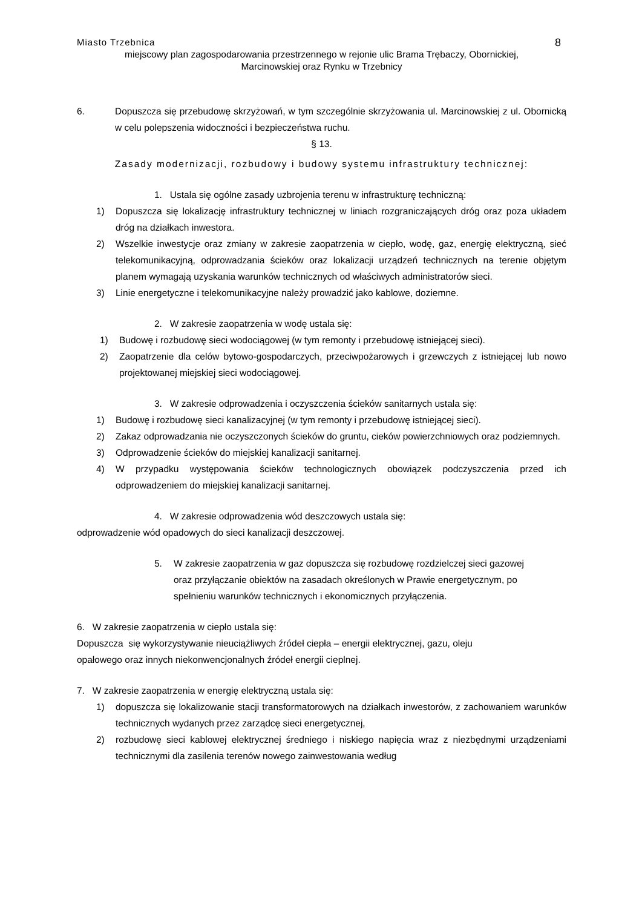Miasto Trzebnica 8
miejscowy plan zagospodarowania przestrzennego w rejonie ulic Brama Trębaczy, Obornickiej,
Marcinowskiej oraz Rynku w Trzebnicy
6. Dopuszcza się przebudowę skrzyżowań, w tym szczególnie skrzyżowania ul. Marcinowskiej z ul. Obornicką w celu polepszenia widoczności i bezpieczeństwa ruchu.
§ 13.
Zasady modernizacji, rozbudowy i budowy systemu infrastruktury technicznej:
1. Ustala się ogólne zasady uzbrojenia terenu w infrastrukturę techniczną:
1) Dopuszcza się lokalizację infrastruktury technicznej w liniach rozgraniczających dróg oraz poza układem dróg na działkach inwestora.
2) Wszelkie inwestycje oraz zmiany w zakresie zaopatrzenia w ciepło, wodę, gaz, energię elektryczną, sieć telekomunikacyjną, odprowadzania ścieków oraz lokalizacji urządzeń technicznych na terenie objętym planem wymagają uzyskania warunków technicznych od właściwych administratorów sieci.
3) Linie energetyczne i telekomunikacyjne należy prowadzić jako kablowe, doziemne.
2. W zakresie zaopatrzenia w wodę ustala się:
1) Budowę i rozbudowę sieci wodociągowej (w tym remonty i przebudowę istniejącej sieci).
2) Zaopatrzenie dla celów bytowo-gospodarczych, przeciwpożarowych i grzewczych z istniejącej lub nowo projektowanej miejskiej sieci wodociągowej.
3. W zakresie odprowadzenia i oczyszczenia ścieków sanitarnych ustala się:
1) Budowę i rozbudowę sieci kanalizacyjnej (w tym remonty i przebudowę istniejącej sieci).
2) Zakaz odprowadzania nie oczyszczonych ścieków do gruntu, cieków powierzchniowych oraz podziemnych.
3) Odprowadzenie ścieków do miejskiej kanalizacji sanitarnej.
4) W przypadku występowania ścieków technologicznych obowiązek podczyszczenia przed ich odprowadzeniem do miejskiej kanalizacji sanitarnej.
4. W zakresie odprowadzenia wód deszczowych ustala się:
odprowadzenie wód opadowych do sieci kanalizacji deszczowej.
5. W zakresie zaopatrzenia w gaz dopuszcza się rozbudowę rozdzielczej sieci gazowej oraz przyłączanie obiektów na zasadach określonych w Prawie energetycznym, po spełnieniu warunków technicznych i ekonomicznych przyłączenia.
6. W zakresie zaopatrzenia w ciepło ustala się:
Dopuszcza się wykorzystywanie nieuciążliwych źródeł ciepła – energii elektrycznej, gazu, oleju
opałowego oraz innych niekonwencjonalnych źródeł energii cieplnej.
7. W zakresie zaopatrzenia w energię elektryczną ustala się:
1) dopuszcza się lokalizowanie stacji transformatorowych na działkach inwestorów, z zachowaniem warunków technicznych wydanych przez zarządcę sieci energetycznej,
2) rozbudowę sieci kablowej elektrycznej średniego i niskiego napięcia wraz z niezbędnymi urządzeniami technicznymi dla zasilenia terenów nowego zainwestowania według